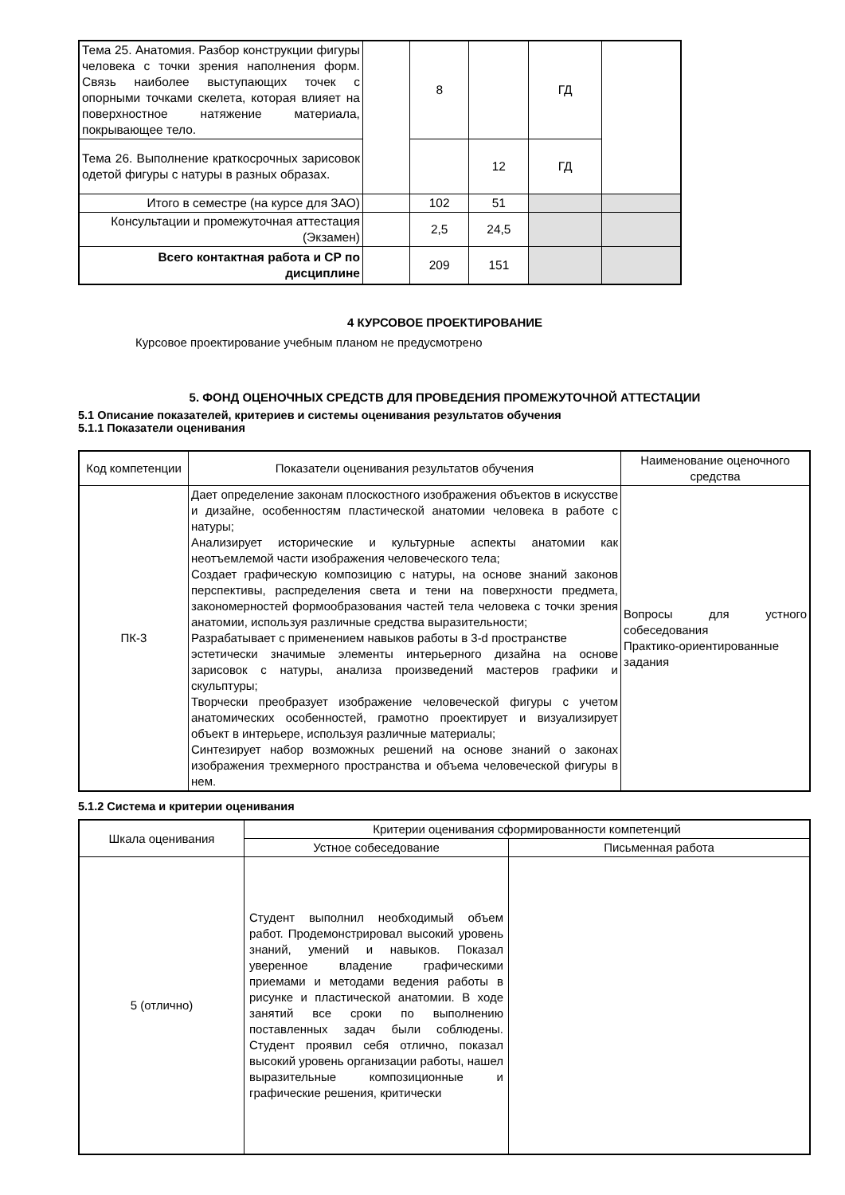| Тема 25. Анатомия. Разбор конструкции фигуры человека с точки зрения наполнения форм. Связь наиболее выступающих точек с опорными точками скелета, которая влияет на поверхностное натяжение материала, покрывающее тело. | | 8 | | ГД | |
| Тема 26. Выполнение краткосрочных зарисовок одетой фигуры с натуры в разных образах. | | | 12 | ГД | |
| Итого в семестре (на курсе для ЗАО) | | 102 | 51 | | |
| Консультации и промежуточная аттестация (Экзамен) | | 2,5 | 24,5 | | |
| Всего контактная работа и СР по дисциплине | | 209 | 151 | | |
4 КУРСОВОЕ ПРОЕКТИРОВАНИЕ
Курсовое проектирование учебным планом не предусмотрено
5. ФОНД ОЦЕНОЧНЫХ СРЕДСТВ ДЛЯ ПРОВЕДЕНИЯ ПРОМЕЖУТОЧНОЙ АТТЕСТАЦИИ
5.1 Описание показателей, критериев и системы оценивания результатов обучения
5.1.1 Показатели оценивания
| Код компетенции | Показатели оценивания результатов обучения | Наименование оценочного средства |
| --- | --- | --- |
| ПК-3 | Дает определение законам плоскостного изображения объектов в искусстве и дизайне, особенностям пластической анатомии человека в работе с натуры; Анализирует исторические и культурные аспекты анатомии как неотъемлемой части изображения человеческого тела; Создает графическую композицию с натуры, на основе знаний законов перспективы, распределения света и тени на поверхности предмета, закономерностей формообразования частей тела человека с точки зрения анатомии, используя различные средства выразительности; Разрабатывает с применением навыков работы в 3-d пространстве эстетически значимые элементы интерьерного дизайна на основе зарисовок с натуры, анализа произведений мастеров графики и скульптуры; Творчески преобразует изображение человеческой фигуры с учетом анатомических особенностей, грамотно проектирует и визуализирует объект в интерьере, используя различные материалы; Синтезирует набор возможных решений на основе знаний о законах изображения трехмерного пространства и объема человеческой фигуры в нем. | Вопросы для устного собеседования Практико-ориентированные задания |
5.1.2 Система и критерии оценивания
| Шкала оценивания | Критерии оценивания сформированности компетенций | |
| --- | --- | --- |
| | Устное собеседование | Письменная работа |
| 5 (отлично) | Студент выполнил необходимый объем работ. Продемонстрировал высокий уровень знаний, умений и навыков. Показал уверенное владение графическими приемами и методами ведения работы в рисунке и пластической анатомии. В ходе занятий все сроки по выполнению поставленных задач были соблюдены. Студент проявил себя отлично, показал высокий уровень организации работы, нашел выразительные композиционные и графические решения, критически | |